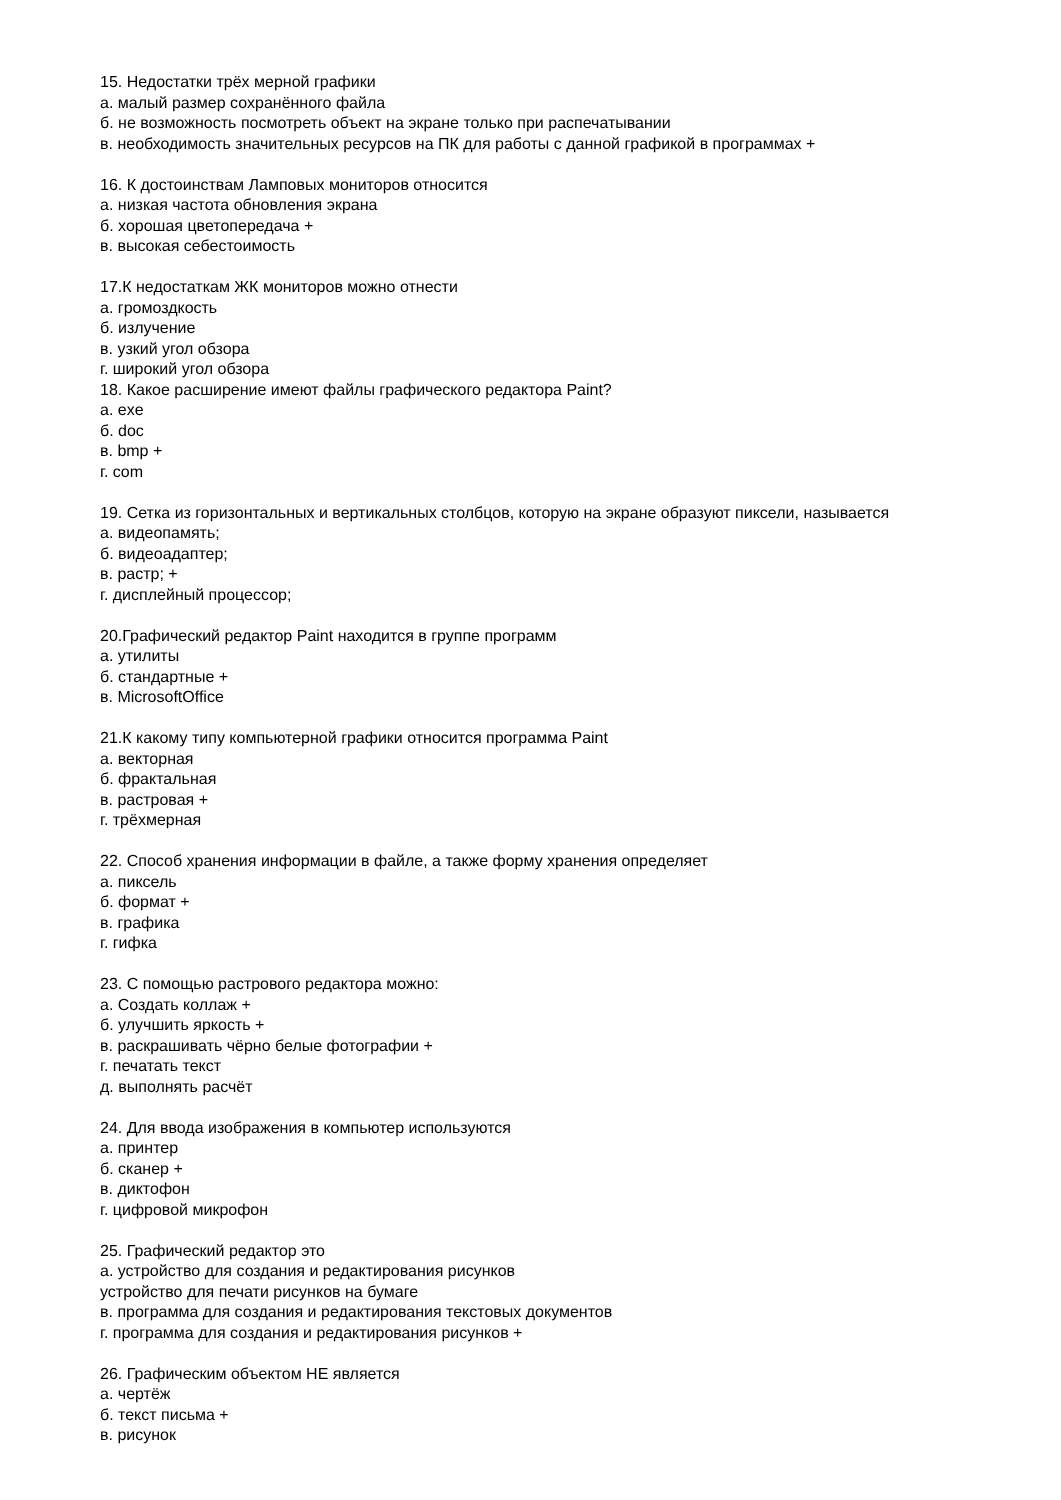15. Недостатки трёх мерной графики
а. малый размер сохранённого файла
б. не возможность посмотреть объект на экране только при распечатывании
в. необходимость значительных ресурсов на ПК для работы с данной графикой в программах +
16. К достоинствам Ламповых мониторов относится
а. низкая частота обновления экрана
б. хорошая цветопередача +
в. высокая себестоимость
17.К недостаткам ЖК мониторов можно отнести
а. громоздкость
б. излучение
в. узкий угол обзора
г. широкий угол обзора
18. Какое расширение имеют файлы графического редактора Paint?
а. exe
б. doc
в. bmp +
г. com
19. Сетка из горизонтальных и вертикальных столбцов, которую на экране образуют пиксели, называется
а. видеопамять;
б. видеоадаптер;
в. растр; +
г. дисплейный процессор;
20.Графический редактор Paint находится в группе программ
а. утилиты
б. стандартные +
в. MicrosoftOffice
21.К какому типу компьютерной графики относится программа Paint
а. векторная
б. фрактальная
в. растровая +
г. трёхмерная
22. Способ хранения информации в файле, а также форму хранения определяет
а. пиксель
б. формат +
в. графика
г. гифка
23. С помощью растрового редактора можно:
а. Создать коллаж +
б. улучшить яркость +
в. раскрашивать чёрно белые фотографии +
г. печатать текст
д. выполнять расчёт
24. Для ввода изображения в компьютер используются
а. принтер
б. сканер +
в. диктофон
г. цифровой микрофон
25. Графический редактор это
а. устройство для создания и редактирования рисунков
устройство для печати рисунков на бумаге
в. программа для создания и редактирования текстовых документов
г. программа для создания и редактирования рисунков +
26. Графическим объектом НЕ является
а. чертёж
б. текст письма +
в. рисунок